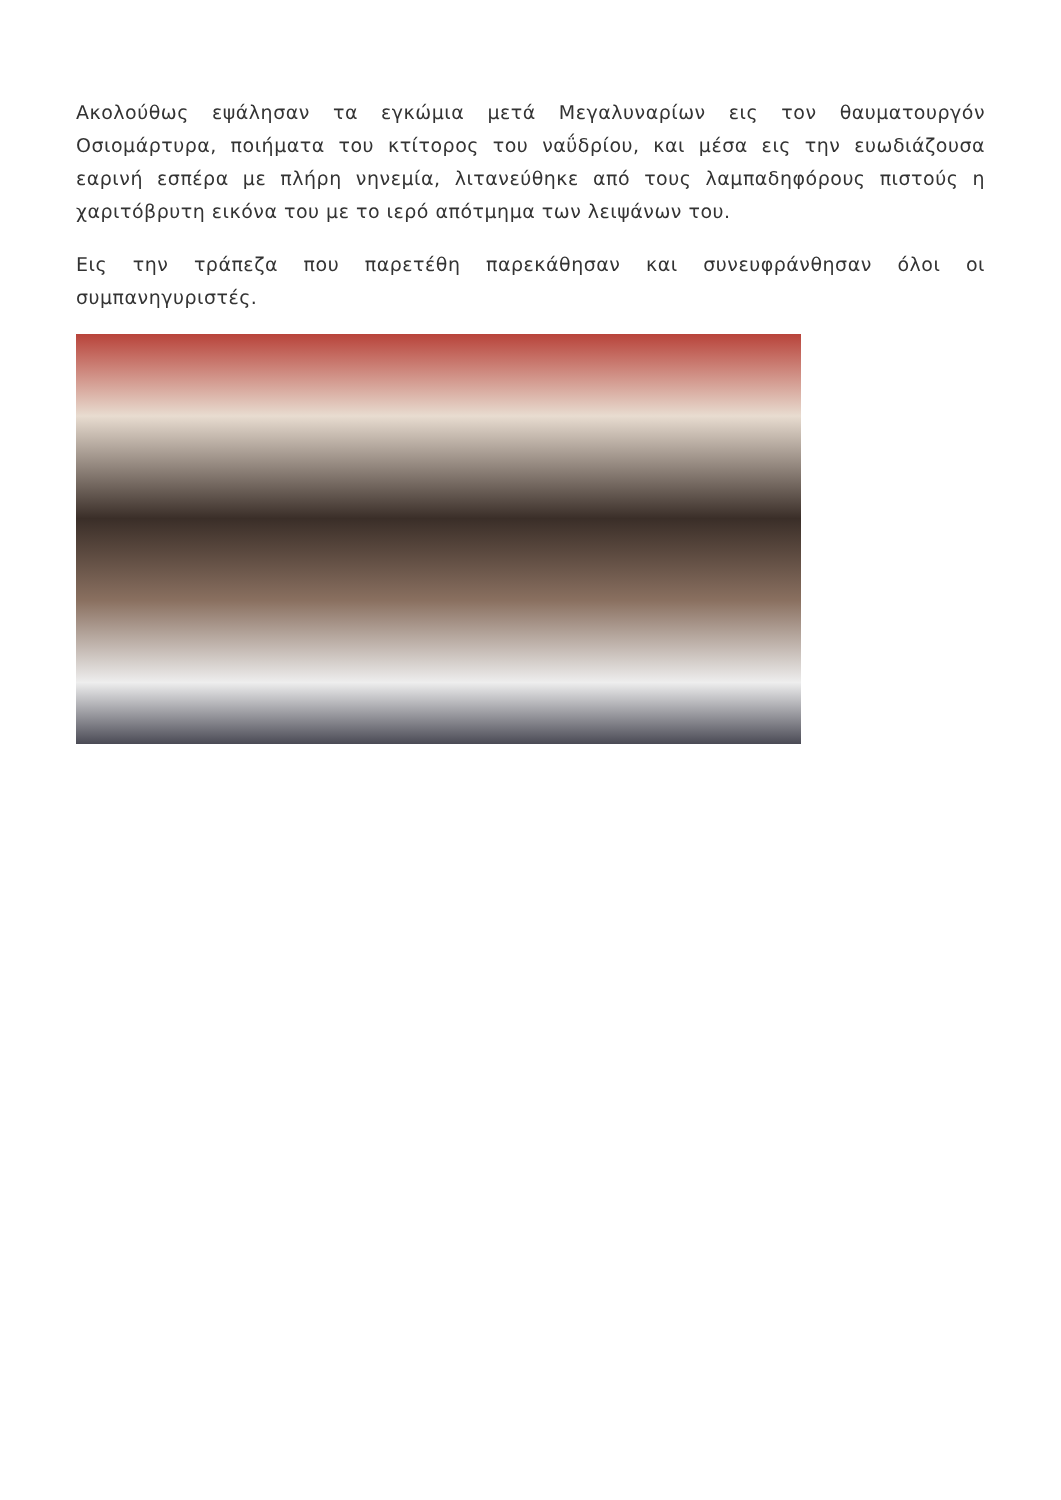Ακολούθως εψάλησαν τα εγκώμια μετά Μεγαλυναρίων εις τον θαυματουργόν Οσιομάρτυρα, ποιήματα του κτίτορος του ναΰδρίου, και μέσα εις την ευωδιάζουσα εαρινή εσπέρα με πλήρη νηνεμία, λιτανεύθηκε από τους λαμπαδηφόρους πιστούς η χαριτόβρυτη εικόνα του με το ιερό απότμημα των λειψάνων του.
Εις την τράπεζα που παρετέθη παρεκάθησαν και συνευφράνθησαν όλοι οι συμπανηγυριστές.